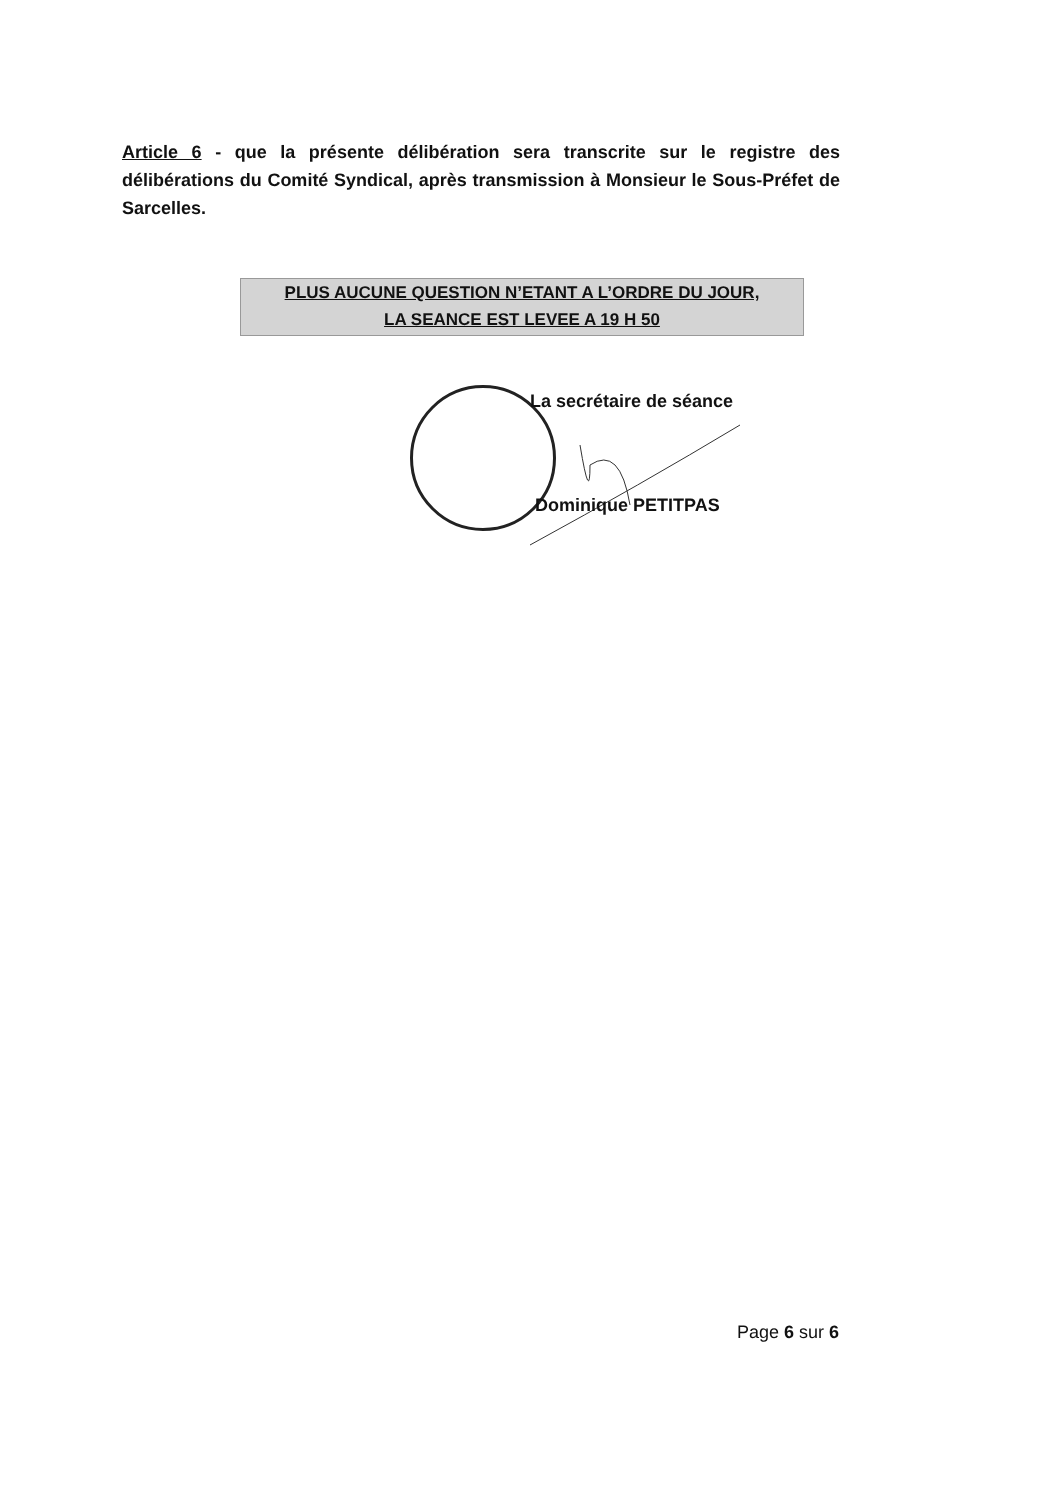Article 6 - que la présente délibération sera transcrite sur le registre des délibérations du Comité Syndical, après transmission à Monsieur le Sous-Préfet de Sarcelles.
PLUS AUCUNE QUESTION N’ETANT A L’ORDRE DU JOUR,
LA SEANCE EST LEVEE A 19 H 50
La secrétaire de séance
Dominique PETITPAS
Page 6 sur 6